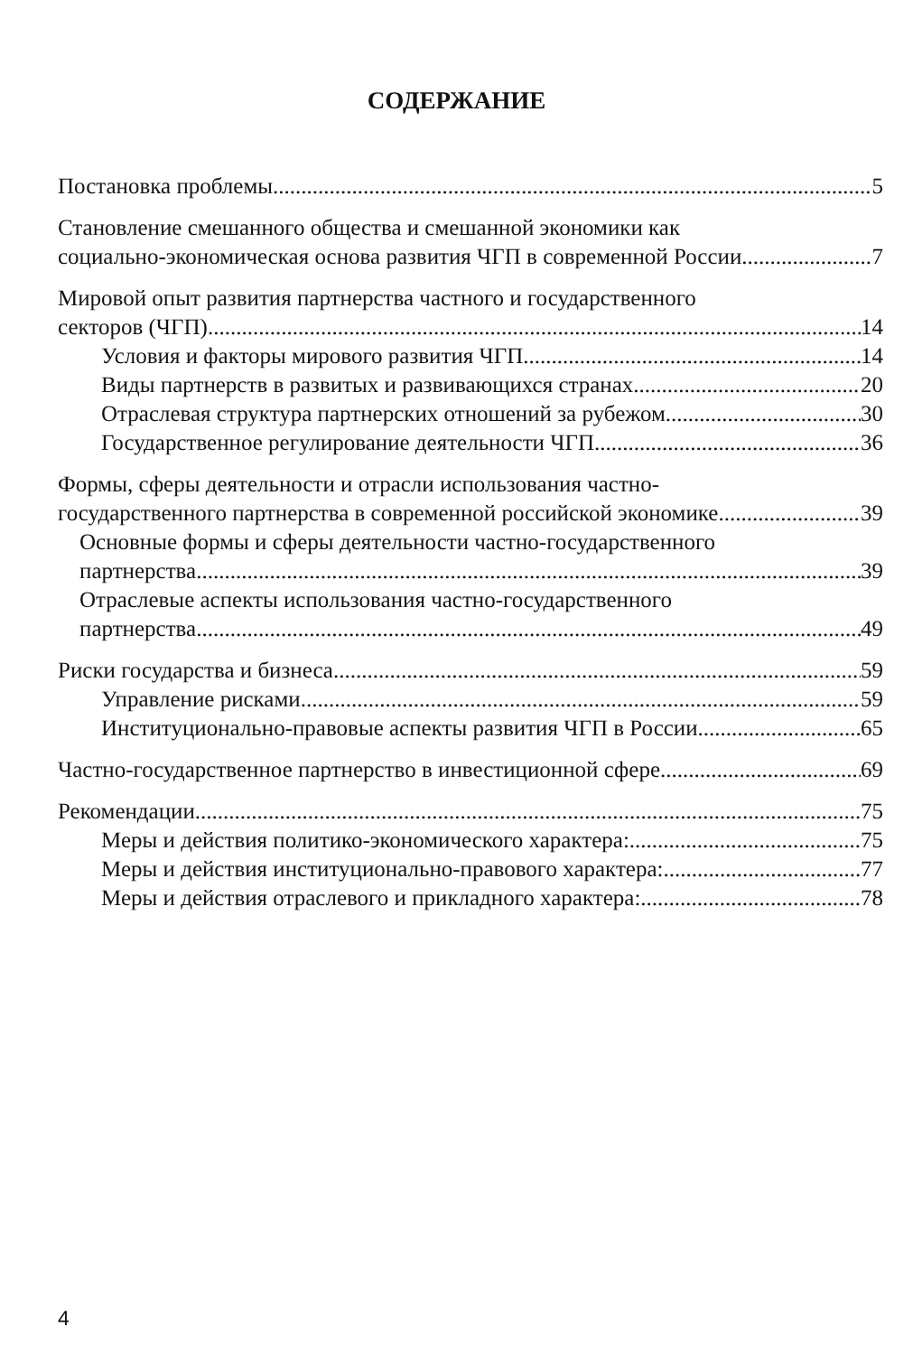СОДЕРЖАНИЕ
Постановка проблемы 5
Становление смешанного общества и смешанной экономики как
социально-экономическая основа развития ЧГП в современной России 7
Мировой опыт развития партнерства частного и государственного
секторов (ЧГП) 14
Условия и факторы мирового развития ЧГП. 14
Виды партнерств в развитых и развивающихся странах. 20
Отраслевая структура партнерских отношений за рубежом 30
Государственное регулирование деятельности ЧГП 36
Формы, сферы деятельности и отрасли использования частно-
государственного партнерства в современной российской экономике 39
Основные формы и сферы деятельности частно-государственного
партнерства 39
Отраслевые аспекты использования частно-государственного
партнерства 49
Риски государства и бизнеса 59
Управление рисками 59
Институционально-правовые аспекты развития ЧГП в России 65
Частно-государственное партнерство в инвестиционной сфере 69
Рекомендации 75
Меры и действия политико-экономического характера: 75
Меры и действия институционально-правового характера: 77
Меры и действия отраслевого и прикладного характера: 78
4